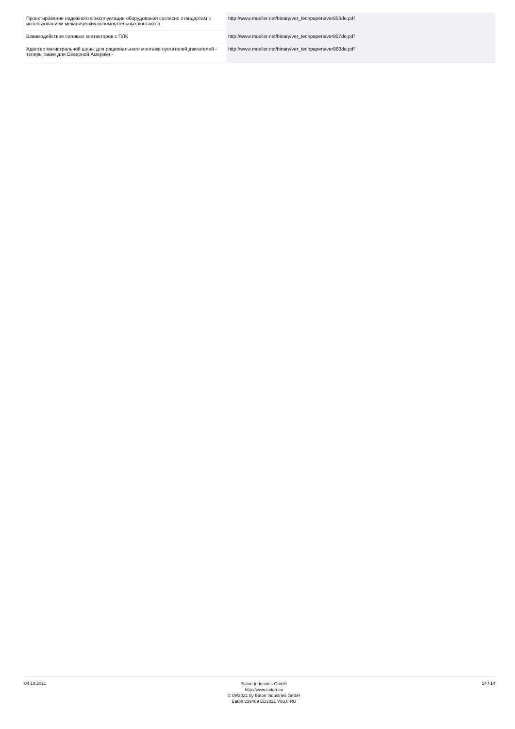| Проектирование надежного в эксплуатации оборудования согласно стандартам с использованием механических вспомогательных контактов | http://www.moeller.net/binary/ver_techpapers/ver956de.pdf |
| Взаимодействие силовых контакторов с ПЛК | http://www.moeller.net/binary/ver_techpapers/ver957de.pdf |
| Адаптер магистральной шины для рационального монтажа пускателей двигателей - теперь также для Северной Америки - | http://www.moeller.net/binary/ver_techpapers/ver960de.pdf |
04.10.2021
Eaton Industries GmbH
http://www.eaton.eu
© 09/2021 by Eaton Industries GmbH
Eaton 239409 ED2021 V83.0 RU
14 / 14